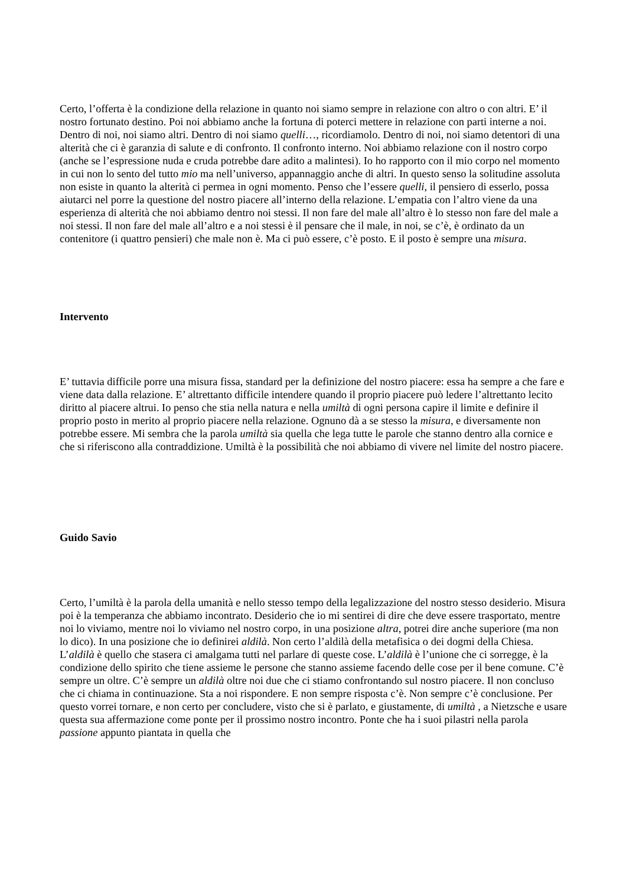Certo, l’offerta è la condizione della relazione in quanto noi siamo sempre in relazione con altro o con altri. E’ il nostro fortunato destino. Poi noi abbiamo anche la fortuna di poterci mettere in relazione con parti interne a noi. Dentro di noi, noi siamo altri. Dentro di noi siamo quelli…, ricordiamolo. Dentro di noi, noi siamo detentori di una alterità che ci è garanzia di salute e di confronto. Il confronto interno. Noi abbiamo relazione con il nostro corpo (anche se l’espressione nuda e cruda potrebbe dare adito a malintesi). Io ho rapporto con il mio corpo nel momento in cui non lo sento del tutto mio ma nell’universo, appannaggio anche di altri. In questo senso la solitudine assoluta non esiste in quanto la alterità ci permea in ogni momento. Penso che l’essere quelli, il pensiero di esserlo, possa aiutarci nel porre la questione del nostro piacere all’interno della relazione. L’empatia con l’altro viene da una esperienza di alterità che noi abbiamo dentro noi stessi. Il non fare del male all’altro è lo stesso non fare del male a noi stessi. Il non fare del male all’altro e a noi stessi è il pensare che il male, in noi, se c’è, è ordinato da un contenitore (i quattro pensieri) che male non è. Ma ci può essere, c’è posto. E il posto è sempre una misura.
Intervento
E’ tuttavia difficile porre una misura fissa, standard per la definizione del nostro piacere: essa ha sempre a che fare e viene data dalla relazione. E’ altrettanto difficile intendere quando il proprio piacere può ledere l’altrettanto lecito diritto al piacere altrui. Io penso che stia nella natura e nella umiltà di ogni persona capire il limite e definire il proprio posto in merito al proprio piacere nella relazione. Ognuno dà a se stesso la misura, e diversamente non potrebbe essere. Mi sembra che la parola umiltà sia quella che lega tutte le parole che stanno dentro alla cornice e che si riferiscono alla contraddizione. Umiltà è la possibilità che noi abbiamo di vivere nel limite del nostro piacere.
Guido Savio
Certo, l’umiltà è la parola della umanità e nello stesso tempo della legalizzazione del nostro stesso desiderio. Misura poi è la temperanza che abbiamo incontrato. Desiderio che io mi sentirei di dire che deve essere trasportato, mentre noi lo viviamo, mentre noi lo viviamo nel nostro corpo, in una posizione altra, potrei dire anche superiore (ma non lo dico). In una posizione che io definirei aldilà. Non certo l’aldilà della metafisica o dei dogmi della Chiesa. L’aldilà è quello che stasera ci amalgama tutti nel parlare di queste cose. L’aldilà è l’unione che ci sorregge, è la condizione dello spirito che tiene assieme le persone che stanno assieme facendo delle cose per il bene comune. C’è sempre un oltre. C’è sempre un aldilà oltre noi due che ci stiamo confrontando sul nostro piacere. Il non concluso che ci chiama in continuazione. Sta a noi rispondere. E non sempre risposta c’è. Non sempre c’è conclusione. Per questo vorrei tornare, e non certo per concludere, visto che si è parlato, e giustamente, di umiltà , a Nietzsche e usare questa sua affermazione come ponte per il prossimo nostro incontro. Ponte che ha i suoi pilastri nella parola passione appunto piantata in quella che